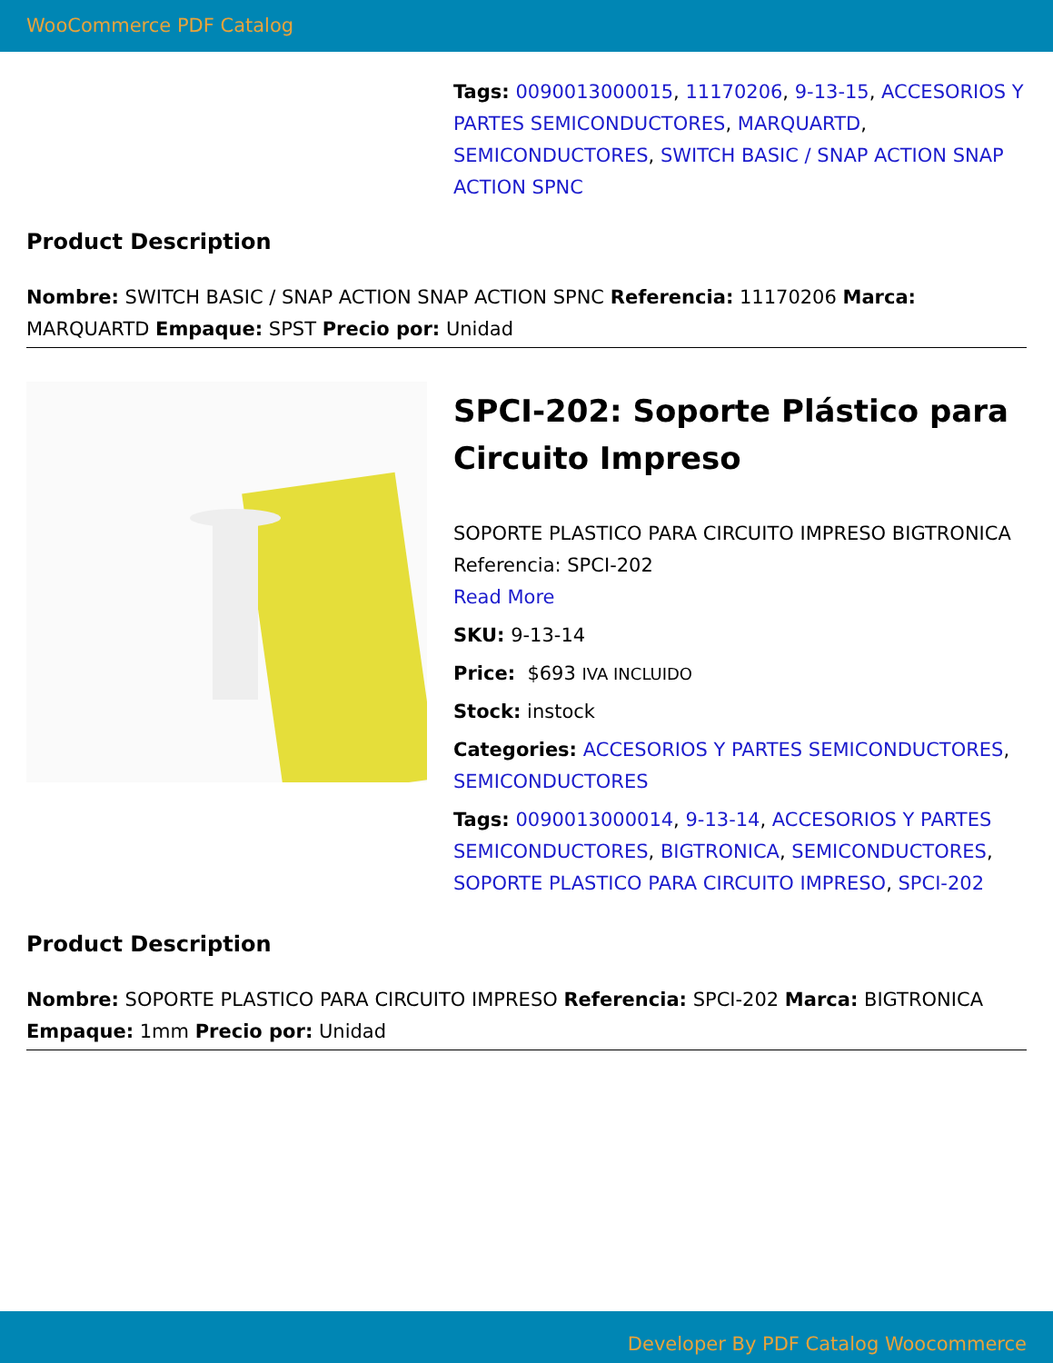WooCommerce PDF Catalog
Tags: 0090013000015, 11170206, 9-13-15, ACCESORIOS Y PARTES SEMICONDUCTORES, MARQUARTD, SEMICONDUCTORES, SWITCH BASIC / SNAP ACTION SNAP ACTION SPNC
Product Description
Nombre: SWITCH BASIC / SNAP ACTION SNAP ACTION SPNC Referencia: 11170206 Marca: MARQUARTD Empaque: SPST Precio por: Unidad
SPCI-202: Soporte Plástico para Circuito Impreso
SOPORTE PLASTICO PARA CIRCUITO IMPRESO BIGTRONICA Referencia: SPCI-202
Read More
SKU: 9-13-14
Price: $693 IVA INCLUIDO
Stock: instock
Categories: ACCESORIOS Y PARTES SEMICONDUCTORES, SEMICONDUCTORES
Tags: 0090013000014, 9-13-14, ACCESORIOS Y PARTES SEMICONDUCTORES, BIGTRONICA, SEMICONDUCTORES, SOPORTE PLASTICO PARA CIRCUITO IMPRESO, SPCI-202
Product Description
Nombre: SOPORTE PLASTICO PARA CIRCUITO IMPRESO Referencia: SPCI-202 Marca: BIGTRONICA Empaque: 1mm Precio por: Unidad
Developer By PDF Catalog Woocommerce